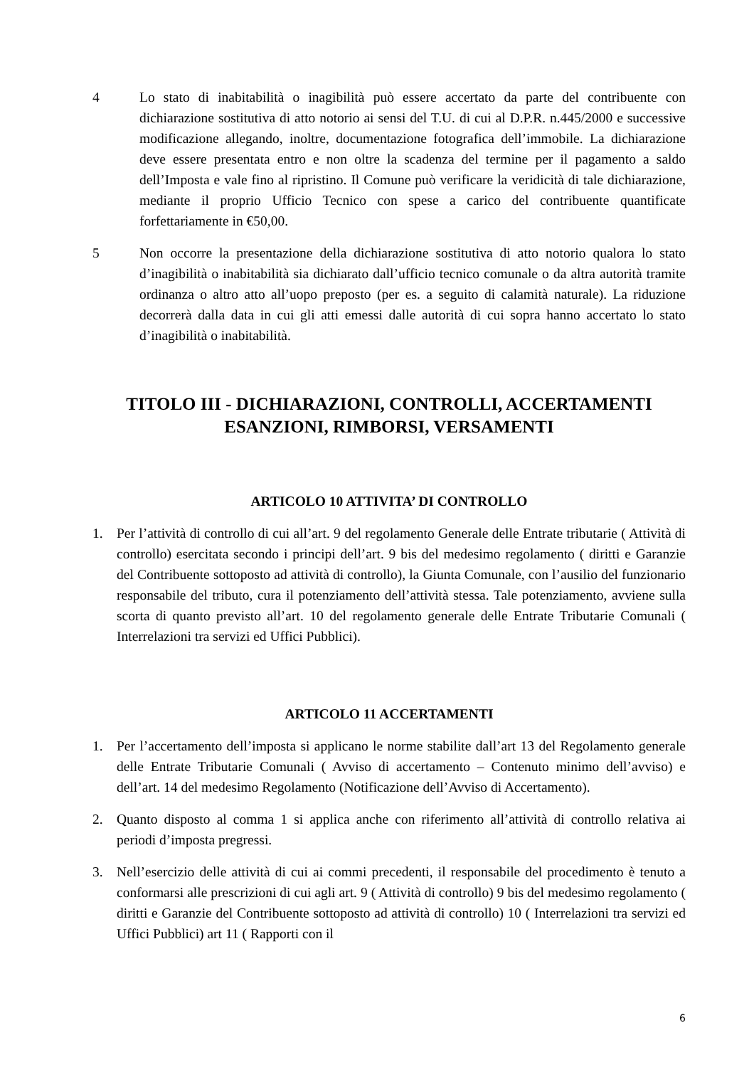4 Lo stato di inabitabilità o inagibilità può essere accertato da parte del contribuente con dichiarazione sostitutiva di atto notorio ai sensi del T.U. di cui al D.P.R. n.445/2000 e successive modificazione allegando, inoltre, documentazione fotografica dell’immobile. La dichiarazione deve essere presentata entro e non oltre la scadenza del termine per il pagamento a saldo dell’Imposta e vale fino al ripristino. Il Comune può verificare la veridicità di tale dichiarazione, mediante il proprio Ufficio Tecnico con spese a carico del contribuente quantificate forfettariamente in €50,00.
5 Non occorre la presentazione della dichiarazione sostitutiva di atto notorio qualora lo stato d’inagibilità o inabitabilità sia dichiarato dall’ufficio tecnico comunale o da altra autorità tramite ordinanza o altro atto all’uopo preposto (per es. a seguito di calamità naturale). La riduzione decorrerà dalla data in cui gli atti emessi dalle autorità di cui sopra hanno accertato lo stato d’inagibilità o inabitabilità.
TITOLO III - DICHIARAZIONI, CONTROLLI, ACCERTAMENTI
ESANZIONI, RIMBORSI, VERSAMENTI
ARTICOLO 10 ATTIVITA’ DI CONTROLLO
1. Per l’attività di controllo di cui all’art. 9 del regolamento Generale delle Entrate tributarie ( Attività di controllo) esercitata secondo i principi dell’art. 9 bis del medesimo regolamento ( diritti e Garanzie del Contribuente sottoposto ad attività di controllo), la Giunta Comunale, con l’ausilio del funzionario responsabile del tributo, cura il potenziamento dell’attività stessa. Tale potenziamento, avviene sulla scorta di quanto previsto all’art. 10 del regolamento generale delle Entrate Tributarie Comunali ( Interrelazioni tra servizi ed Uffici Pubblici).
ARTICOLO 11 ACCERTAMENTI
1. Per l’accertamento dell’imposta si applicano le norme stabilite dall’art 13 del Regolamento generale delle Entrate Tributarie Comunali ( Avviso di accertamento – Contenuto minimo dell’avviso) e dell’art. 14 del medesimo Regolamento (Notificazione dell’Avviso di Accertamento).
2. Quanto disposto al comma 1 si applica anche con riferimento all’attività di controllo relativa ai periodi d’imposta pregressi.
3. Nell’esercizio delle attività di cui ai commi precedenti, il responsabile del procedimento è tenuto a conformarsi alle prescrizioni di cui agli art. 9 ( Attività di controllo) 9 bis del medesimo regolamento ( diritti e Garanzie del Contribuente sottoposto ad attività di controllo) 10 ( Interrelazioni tra servizi ed Uffici Pubblici) art 11 ( Rapporti con il
6